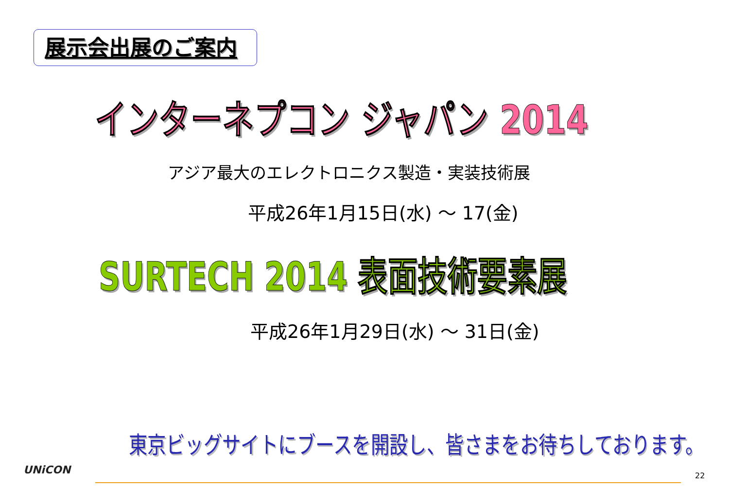展示会出展のご案内
インターネプコン ジャパン 2014
アジア最大のエレクトロニクス製造・実装技術展
平成26年1月15日(水) ～ 17(金)
SURTECH 2014 表面技術要素展
平成26年1月29日(水) ～ 31日(金)
東京ビッグサイトにブースを開設し、皆さまをお待ちしております。
UNiCON 22